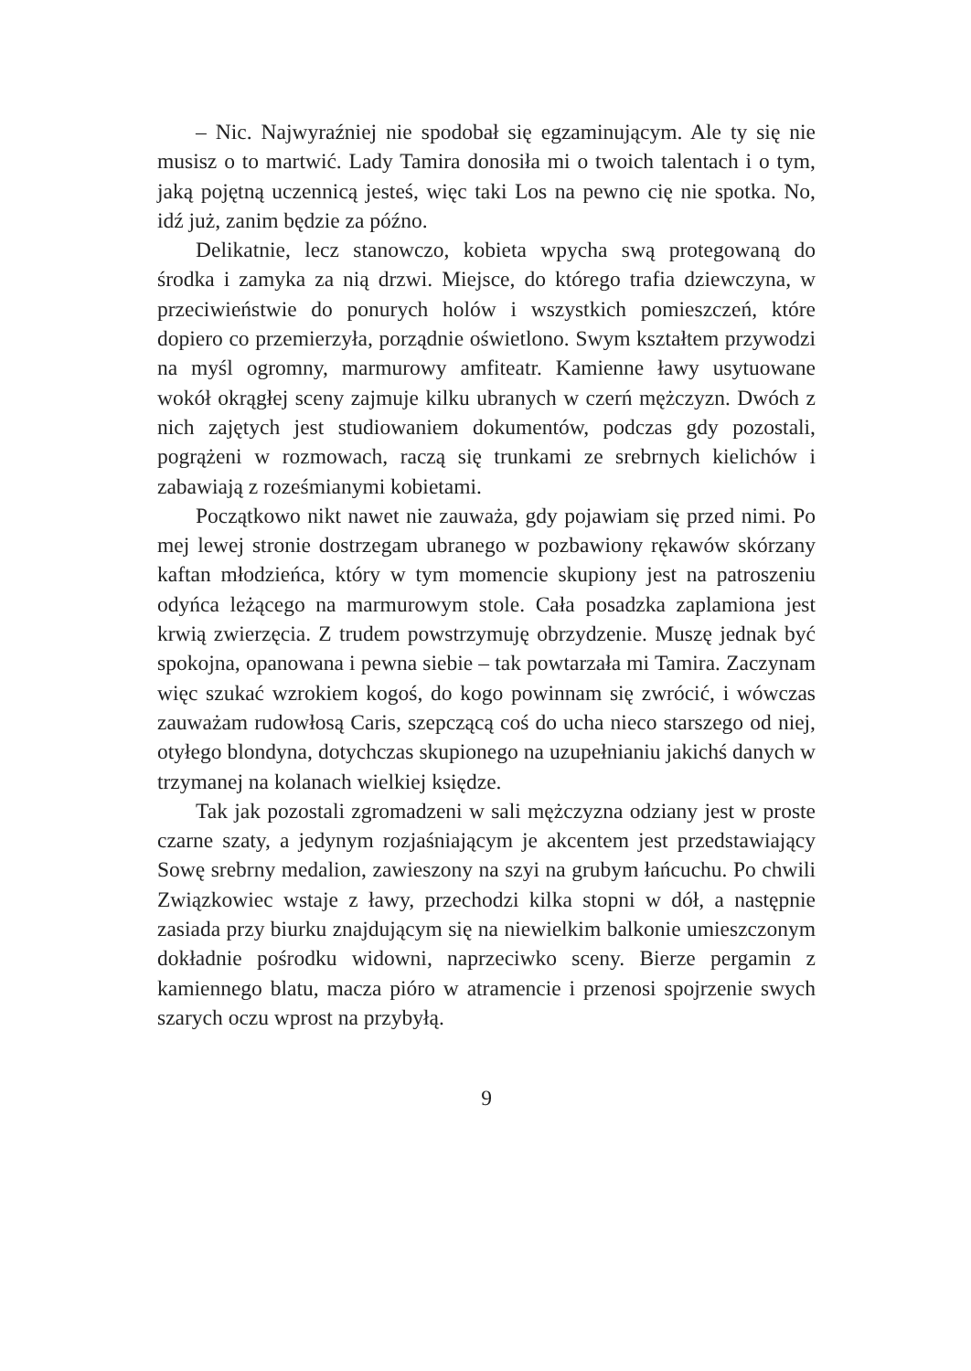– Nic. Najwyraźniej nie spodobał się egzaminującym. Ale ty się nie musisz o to martwić. Lady Tamira donosiła mi o twoich talentach i o tym, jaką pojętną uczennicą jesteś, więc taki Los na pewno cię nie spotka. No, idź już, zanim będzie za późno.
Delikatnie, lecz stanowczo, kobieta wpycha swą protegowaną do środka i zamyka za nią drzwi. Miejsce, do którego trafia dziewczyna, w przeciwieństwie do ponurych holów i wszystkich pomieszczeń, które dopiero co przemierzyła, porządnie oświetlono. Swym kształtem przywodzi na myśl ogromny, marmurowy amfiteatr. Kamienne ławy usytuowane wokół okrągłej sceny zajmuje kilku ubranych w czerń mężczyzn. Dwóch z nich zajętych jest studiowaniem dokumentów, podczas gdy pozostali, pogrążeni w rozmowach, raczą się trunkami ze srebrnych kielichów i zabawiają z roześmianymi kobietami.
Początkowo nikt nawet nie zauważa, gdy pojawiam się przed nimi. Po mej lewej stronie dostrzegam ubranego w pozbawiony rękawów skórzany kaftan młodzieńca, który w tym momencie skupiony jest na patroszeniu odyńca leżącego na marmurowym stole. Cała posadzka zaplamiona jest krwią zwierzęcia. Z trudem powstrzymuję obrzydzenie. Muszę jednak być spokojna, opanowana i pewna siebie – tak powtarzała mi Tamira. Zaczynam więc szukać wzrokiem kogoś, do kogo powinnam się zwrócić, i wówczas zauważam rudowłosą Caris, szepczącą coś do ucha nieco starszego od niej, otyłego blondyna, dotychczas skupionego na uzupełnianiu jakichś danych w trzymanej na kolanach wielkiej księdze.
Tak jak pozostali zgromadzeni w sali mężczyzna odziany jest w proste czarne szaty, a jedynym rozjaśniającym je akcentem jest przedstawiający Sowę srebrny medalion, zawieszony na szyi na grubym łańcuchu. Po chwili Związkowiec wstaje z ławy, przechodzi kilka stopni w dół, a następnie zasiada przy biurku znajdującym się na niewielkim balkonie umieszczonym dokładnie pośrodku widowni, naprzeciwko sceny. Bierze pergamin z kamiennego blatu, macza pióro w atramencie i przenosi spojrzenie swych szarych oczu wprost na przybyłą.
9